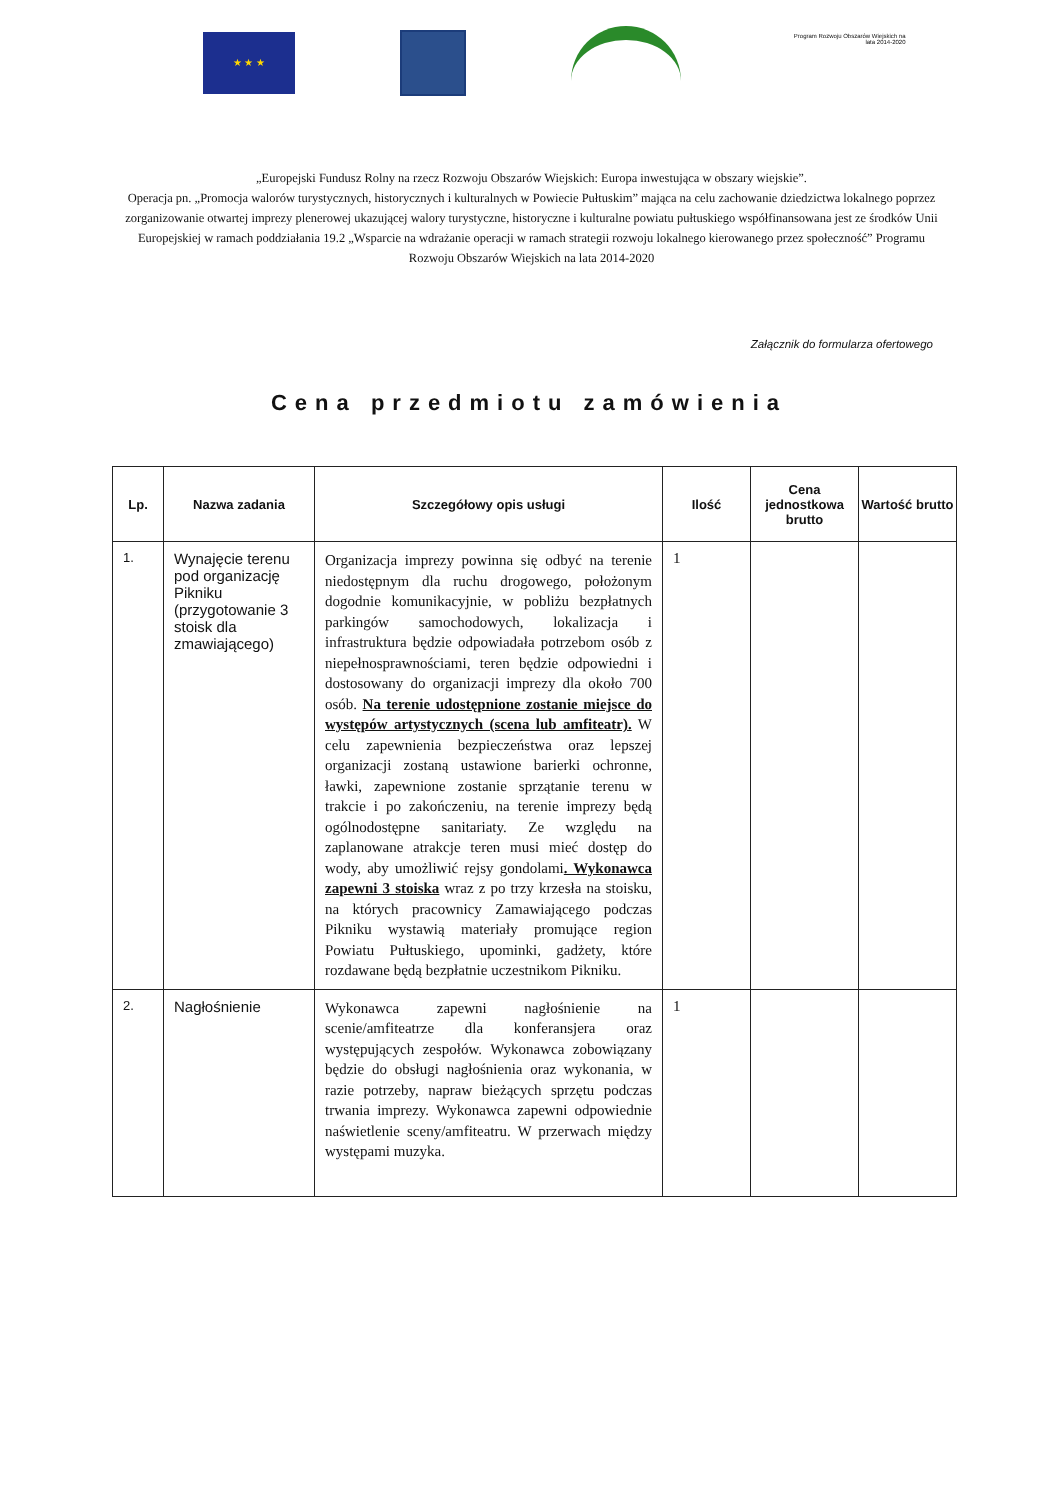★ ★ ★
Program Rozwoju Obszarów Wiejskich na lata 2014-2020
„Europejski Fundusz Rolny na rzecz Rozwoju Obszarów Wiejskich: Europa inwestująca w obszary wiejskie”.
Operacja pn. „Promocja walorów turystycznych, historycznych i kulturalnych w Powiecie Pułtuskim” mająca na celu zachowanie dziedzictwa lokalnego poprzez zorganizowanie otwartej imprezy plenerowej ukazującej walory turystyczne, historyczne i kulturalne powiatu pułtuskiego współfinansowana jest ze środków Unii Europejskiej w ramach poddziałania 19.2 „Wsparcie na wdrażanie operacji w ramach strategii rozwoju lokalnego kierowanego przez społeczność” Programu Rozwoju Obszarów Wiejskich na lata 2014-2020
Załącznik do formularza ofertowego
Cena przedmiotu zamówienia
| Lp. | Nazwa zadania | Szczegółowy opis usługi | Ilość | Cena jednostkowa brutto | Wartość brutto |
| --- | --- | --- | --- | --- | --- |
| 1. | Wynajęcie terenu pod organizację Pikniku (przygotowanie 3 stoisk dla zmawiającego) | Organizacja imprezy powinna się odbyć na terenie niedostępnym dla ruchu drogowego, położonym dogodnie komunikacyjnie, w pobliżu bezpłatnych parkingów samochodowych, lokalizacja i infrastruktura będzie odpowiadała potrzebom osób z niepełnosprawnościami, teren będzie odpowiedni i dostosowany do organizacji imprezy dla około 700 osób. Na terenie udostępnione zostanie miejsce do występów artystycznych (scena lub amfiteatr). W celu zapewnienia bezpieczeństwa oraz lepszej organizacji zostaną ustawione barierki ochronne, ławki, zapewnione zostanie sprzątanie terenu w trakcie i po zakończeniu, na terenie imprezy będą ogólnodostępne sanitariaty. Ze względu na zaplanowane atrakcje teren musi mieć dostęp do wody, aby umożliwić rejsy gondolami . Wykonawca zapewni 3 stoiska wraz z po trzy krzesła na stoisku, na których pracownicy Zamawiającego podczas Pikniku wystawią materiały promujące region Powiatu Pułtuskiego, upominki, gadżety, które rozdawane będą bezpłatnie uczestnikom Pikniku. | 1 | | |
| 2. | Nagłośnienie | Wykonawca zapewni nagłośnienie na scenie/amfiteatrze dla konferansjera oraz występujących zespołów. Wykonawca zobowiązany będzie do obsługi nagłośnienia oraz wykonania, w razie potrzeby, napraw bieżących sprzętu podczas trwania imprezy. Wykonawca zapewni odpowiednie naświetlenie sceny/amfiteatru. W przerwach między występami muzyka. | 1 | | |